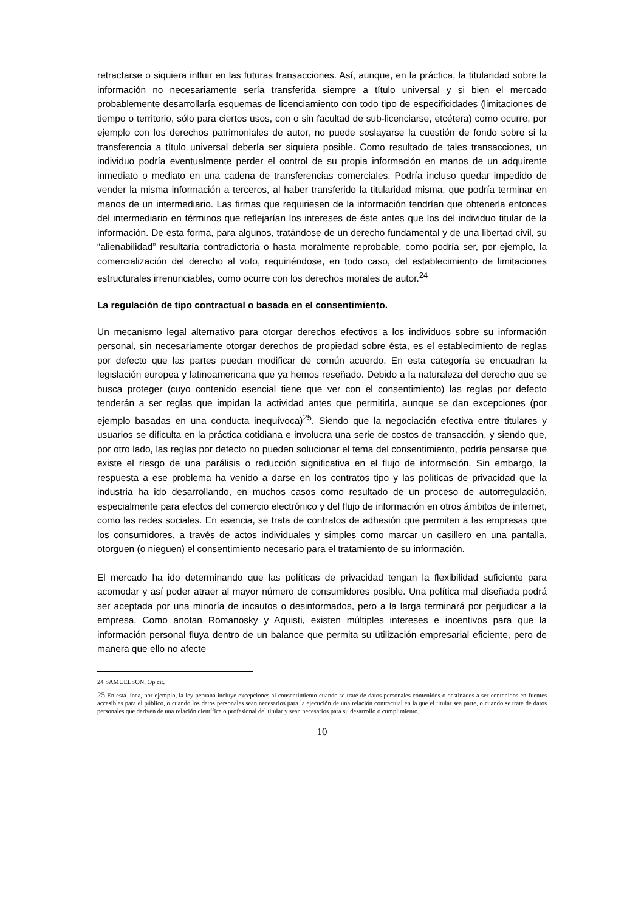retractarse o siquiera influir en las futuras transacciones. Así, aunque, en la práctica, la titularidad sobre la información no necesariamente sería transferida siempre a título universal y si bien el mercado probablemente desarrollaría esquemas de licenciamiento con todo tipo de especificidades (limitaciones de tiempo o territorio, sólo para ciertos usos, con o sin facultad de sub-licenciarse, etcétera) como ocurre, por ejemplo con los derechos patrimoniales de autor, no puede soslayarse la cuestión de fondo sobre si la transferencia a título universal debería ser siquiera posible. Como resultado de tales transacciones, un individuo podría eventualmente perder el control de su propia información en manos de un adquirente inmediato o mediato en una cadena de transferencias comerciales. Podría incluso quedar impedido de vender la misma información a terceros, al haber transferido la titularidad misma, que podría terminar en manos de un intermediario. Las firmas que requiriesen de la información tendrían que obtenerla entonces del intermediario en términos que reflejarían los intereses de éste antes que los del individuo titular de la información. De esta forma, para algunos, tratándose de un derecho fundamental y de una libertad civil, su “alienabilidad” resultaría contradictoria o hasta moralmente reprobable, como podría ser, por ejemplo, la comercialización del derecho al voto, requiriéndose, en todo caso, del establecimiento de limitaciones estructurales irrenunciables, como ocurre con los derechos morales de autor.<sup>24</sup>
La regulación de tipo contractual o basada en el consentimiento.
Un mecanismo legal alternativo para otorgar derechos efectivos a los individuos sobre su información personal, sin necesariamente otorgar derechos de propiedad sobre ésta, es el establecimiento de reglas por defecto que las partes puedan modificar de común acuerdo. En esta categoría se encuadran la legislación europea y latinoamericana que ya hemos reseñado. Debido a la naturaleza del derecho que se busca proteger (cuyo contenido esencial tiene que ver con el consentimiento) las reglas por defecto tenderán a ser reglas que impidan la actividad antes que permitirla, aunque se dan excepciones (por ejemplo basadas en una conducta inequívoca)<sup>25</sup>. Siendo que la negociación efectiva entre titulares y usuarios se dificulta en la práctica cotidiana e involucra una serie de costos de transacción, y siendo que, por otro lado, las reglas por defecto no pueden solucionar el tema del consentimiento, podría pensarse que existe el riesgo de una parálisis o reducción significativa en el flujo de información. Sin embargo, la respuesta a ese problema ha venido a darse en los contratos tipo y las políticas de privacidad que la industria ha ido desarrollando, en muchos casos como resultado de un proceso de autorregulación, especialmente para efectos del comercio electrónico y del flujo de información en otros ámbitos de internet, como las redes sociales. En esencia, se trata de contratos de adhesión que permiten a las empresas que los consumidores, a través de actos individuales y simples como marcar un casillero en una pantalla, otorguen (o nieguen) el consentimiento necesario para el tratamiento de su información.
El mercado ha ido determinando que las políticas de privacidad tengan la flexibilidad suficiente para acomodar y así poder atraer al mayor número de consumidores posible. Una política mal diseñada podrá ser aceptada por una minoría de incautos o desinformados, pero a la larga terminará por perjudicar a la empresa. Como anotan Romanosky y Aquisti, existen múltiples intereses e incentivos para que la información personal fluya dentro de un balance que permita su utilización empresarial eficiente, pero de manera que ello no afecte
24 SAMUELSON, Op cit.
25 En esta línea, por ejemplo, la ley peruana incluye excepciones al consentimiento cuando se trate de datos personales contenidos o destinados a ser contenidos en fuentes accesibles para el público, o cuando los datos personales sean necesarios para la ejecución de una relación contractual en la que el titular sea parte, o cuando se trate de datos personales que deriven de una relación científica o profesional del titular y sean necesarios para su desarrollo o cumplimiento.
10